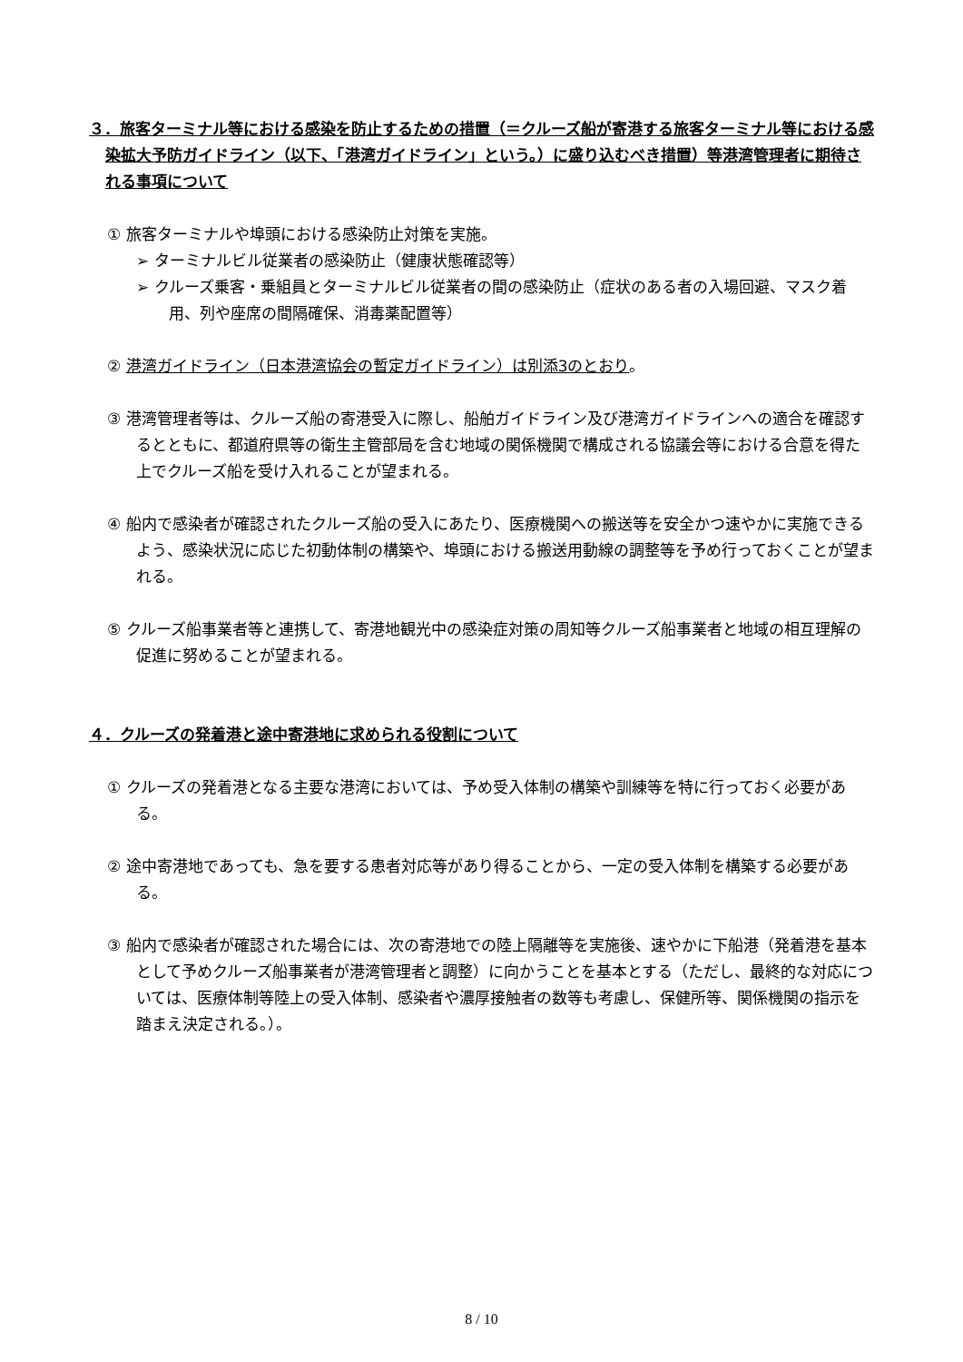３．旅客ターミナル等における感染を防止するための措置（＝クルーズ船が寄港する旅客ターミナル等における感染拡大予防ガイドライン（以下、「港湾ガイドライン」という。）に盛り込むべき措置）等港湾管理者に期待される事項について
① 旅客ターミナルや埠頭における感染防止対策を実施。
➢ ターミナルビル従業者の感染防止（健康状態確認等）
➢ クルーズ乗客・乗組員とターミナルビル従業者の間の感染防止（症状のある者の入場回避、マスク着用、列や座席の間隔確保、消毒薬配置等）
② 港湾ガイドライン（日本港湾協会の暫定ガイドライン）は別添3のとおり。
③ 港湾管理者等は、クルーズ船の寄港受入に際し、船舶ガイドライン及び港湾ガイドラインへの適合を確認するとともに、都道府県等の衛生主管部局を含む地域の関係機関で構成される協議会等における合意を得た上でクルーズ船を受け入れることが望まれる。
④ 船内で感染者が確認されたクルーズ船の受入にあたり、医療機関への搬送等を安全かつ速やかに実施できるよう、感染状況に応じた初動体制の構築や、埠頭における搬送用動線の調整等を予め行っておくことが望まれる。
⑤ クルーズ船事業者等と連携して、寄港地観光中の感染症対策の周知等クルーズ船事業者と地域の相互理解の促進に努めることが望まれる。
４．クルーズの発着港と途中寄港地に求められる役割について
① クルーズの発着港となる主要な港湾においては、予め受入体制の構築や訓練等を特に行っておく必要がある。
② 途中寄港地であっても、急を要する患者対応等があり得ることから、一定の受入体制を構築する必要がある。
③ 船内で感染者が確認された場合には、次の寄港地での陸上隔離等を実施後、速やかに下船港（発着港を基本として予めクルーズ船事業者が港湾管理者と調整）に向かうことを基本とする（ただし、最終的な対応については、医療体制等陸上の受入体制、感染者や濃厚接触者の数等も考慮し、保健所等、関係機関の指示を踏まえ決定される。）。
8 / 10